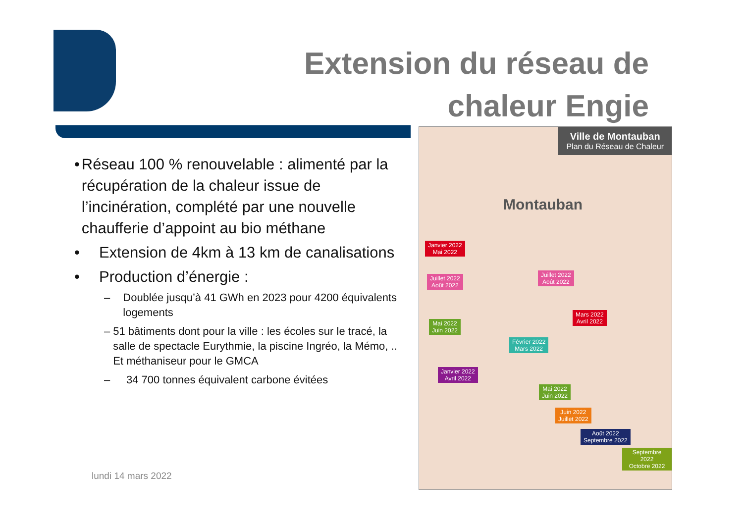Extension du réseau de chaleur Engie
• Réseau 100 % renouvelable : alimenté par la récupération de la chaleur issue de l’incinération, complété par une nouvelle chaufferie d’appoint au bio méthane
• Extension de 4km à 13 km de canalisations
• Production d’énergie :
– Doublée jusqu’à 41 GWh en 2023 pour 4200 équivalents logements
– 51 bâtiments dont pour la ville : les écoles sur le tracé, la salle de spectacle Eurythmie, la piscine Ingréo, la Mémo, .. Et méthaniseur pour le GMCA
– 34 700 tonnes équivalent carbone évitées
lundi 14 mars 2022
Ville de Montauban
Plan du Réseau de Chaleur
Montauban
Janvier 2022
Mai 2022
Juillet 2022
Août 2022
Juillet 2022
Août 2022
Mars 2022
Avril 2022
Mai 2022
Juin 2022
Février 2022
Mars 2022
Janvier 2022
Avril 2022
Mai 2022
Juin 2022
Juin 2022
Juillet 2022
Août 2022
Septembre 2022
Septembre 2022
Octobre 2022